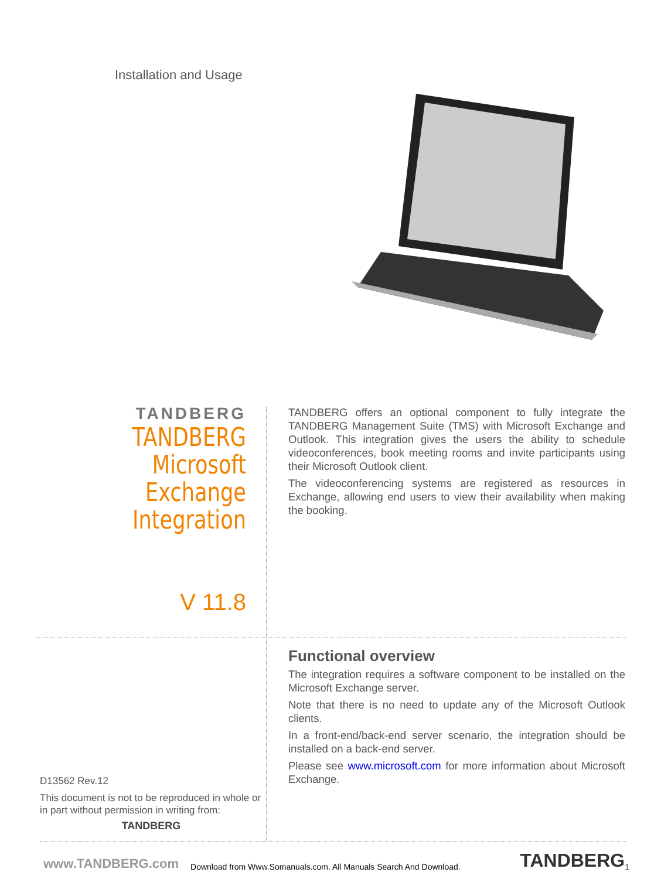Installation and Usage
TANDBERG
TANDBERG
Microsoft Exchange
Integration
V 11.8
TANDBERG offers an optional component to fully integrate the TANDBERG Management Suite (TMS) with Microsoft Exchange and Outlook. This integration gives the users the ability to schedule videoconferences, book meeting rooms and invite participants using their Microsoft Outlook client.
The videoconferencing systems are registered as resources in Exchange, allowing end users to view their availability when making the booking.
Functional overview
The integration requires a software component to be installed on the Microsoft Exchange server.
Note that there is no need to update any of the Microsoft Outlook clients.
In a front-end/back-end server scenario, the integration should be installed on a back-end server.
Please see www.microsoft.com for more information about Microsoft Exchange.
D13562 Rev.12
This document is not to be reproduced in whole or in part without permission in writing from:
TANDBERG
www.TANDBERG.com Download from Www.Somanuals.com. All Manuals Search And Download. TANDBERG 1